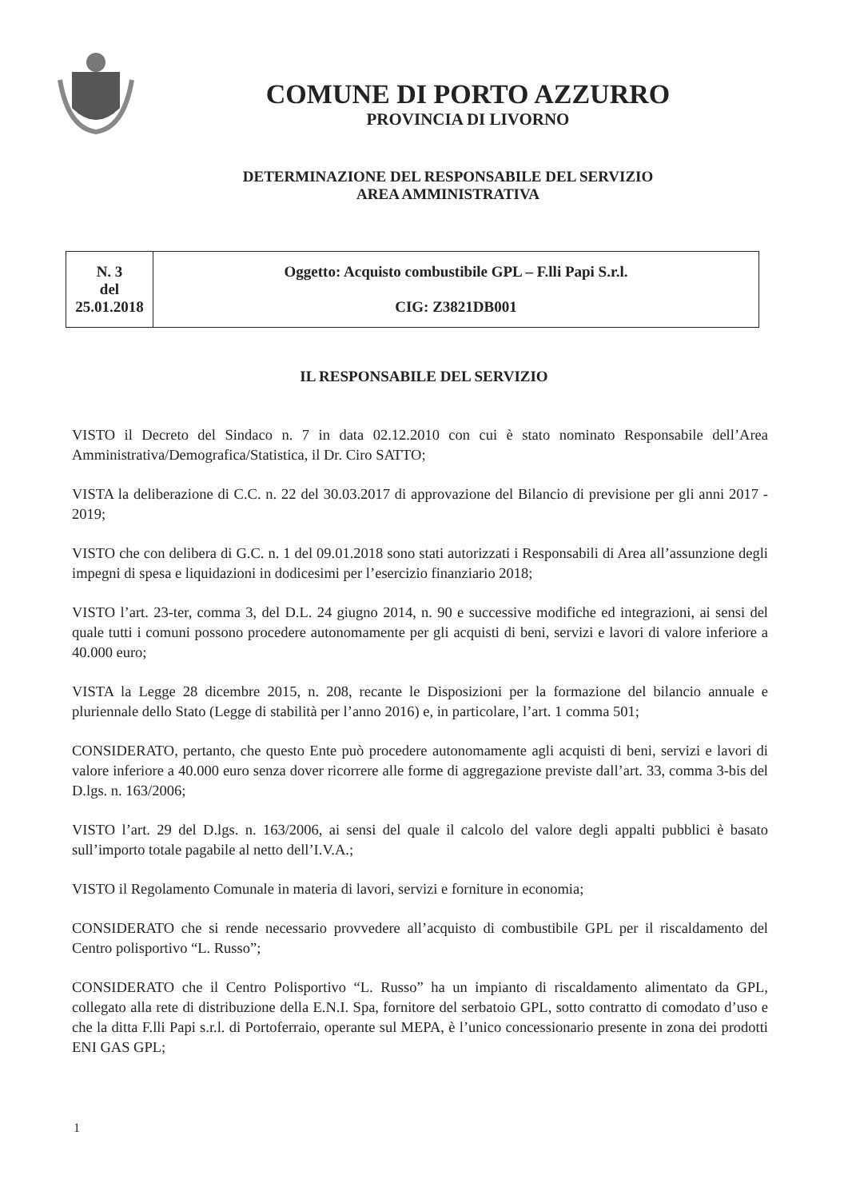COMUNE DI PORTO AZZURRO
PROVINCIA DI LIVORNO
DETERMINAZIONE DEL RESPONSABILE DEL SERVIZIO
AREA AMMINISTRATIVA
| N. 3 del 25.01.2018 | Oggetto: Acquisto combustibile GPL – F.lli Papi S.r.l. CIG: Z3821DB001 |
IL RESPONSABILE DEL SERVIZIO
VISTO il Decreto del Sindaco n. 7 in data 02.12.2010 con cui è stato nominato Responsabile dell’Area Amministrativa/Demografica/Statistica, il Dr. Ciro SATTO;
VISTA la deliberazione di C.C. n. 22 del 30.03.2017 di approvazione del Bilancio di previsione per gli anni 2017 - 2019;
VISTO che con delibera di G.C. n. 1 del 09.01.2018 sono stati autorizzati i Responsabili di Area all’assunzione degli impegni di spesa e liquidazioni in dodicesimi per l’esercizio finanziario 2018;
VISTO l’art. 23-ter, comma 3, del D.L. 24 giugno 2014, n. 90 e successive modifiche ed integrazioni, ai sensi del quale tutti i comuni possono procedere autonomamente per gli acquisti di beni, servizi e lavori di valore inferiore a 40.000 euro;
VISTA la Legge 28 dicembre 2015, n. 208, recante le Disposizioni per la formazione del bilancio annuale e pluriennale dello Stato (Legge di stabilità per l’anno 2016) e, in particolare, l’art. 1 comma 501;
CONSIDERATO, pertanto, che questo Ente può procedere autonomamente agli acquisti di beni, servizi e lavori di valore inferiore a 40.000 euro senza dover ricorrere alle forme di aggregazione previste dall’art. 33, comma 3-bis del D.lgs. n. 163/2006;
VISTO l’art. 29 del D.lgs. n. 163/2006, ai sensi del quale il calcolo del valore degli appalti pubblici è basato sull’importo totale pagabile al netto dell’I.V.A.;
VISTO il Regolamento Comunale in materia di lavori, servizi e forniture in economia;
CONSIDERATO che si rende necessario provvedere all’acquisto di combustibile GPL per il riscaldamento del Centro polisportivo “L. Russo”;
CONSIDERATO che il Centro Polisportivo “L. Russo” ha un impianto di riscaldamento alimentato da GPL, collegato alla rete di distribuzione della E.N.I. Spa, fornitore del serbatoio GPL, sotto contratto di comodato d’uso e che la ditta F.lli Papi s.r.l. di Portoferraio, operante sul MEPA, è l’unico concessionario presente in zona dei prodotti ENI GAS GPL;
1